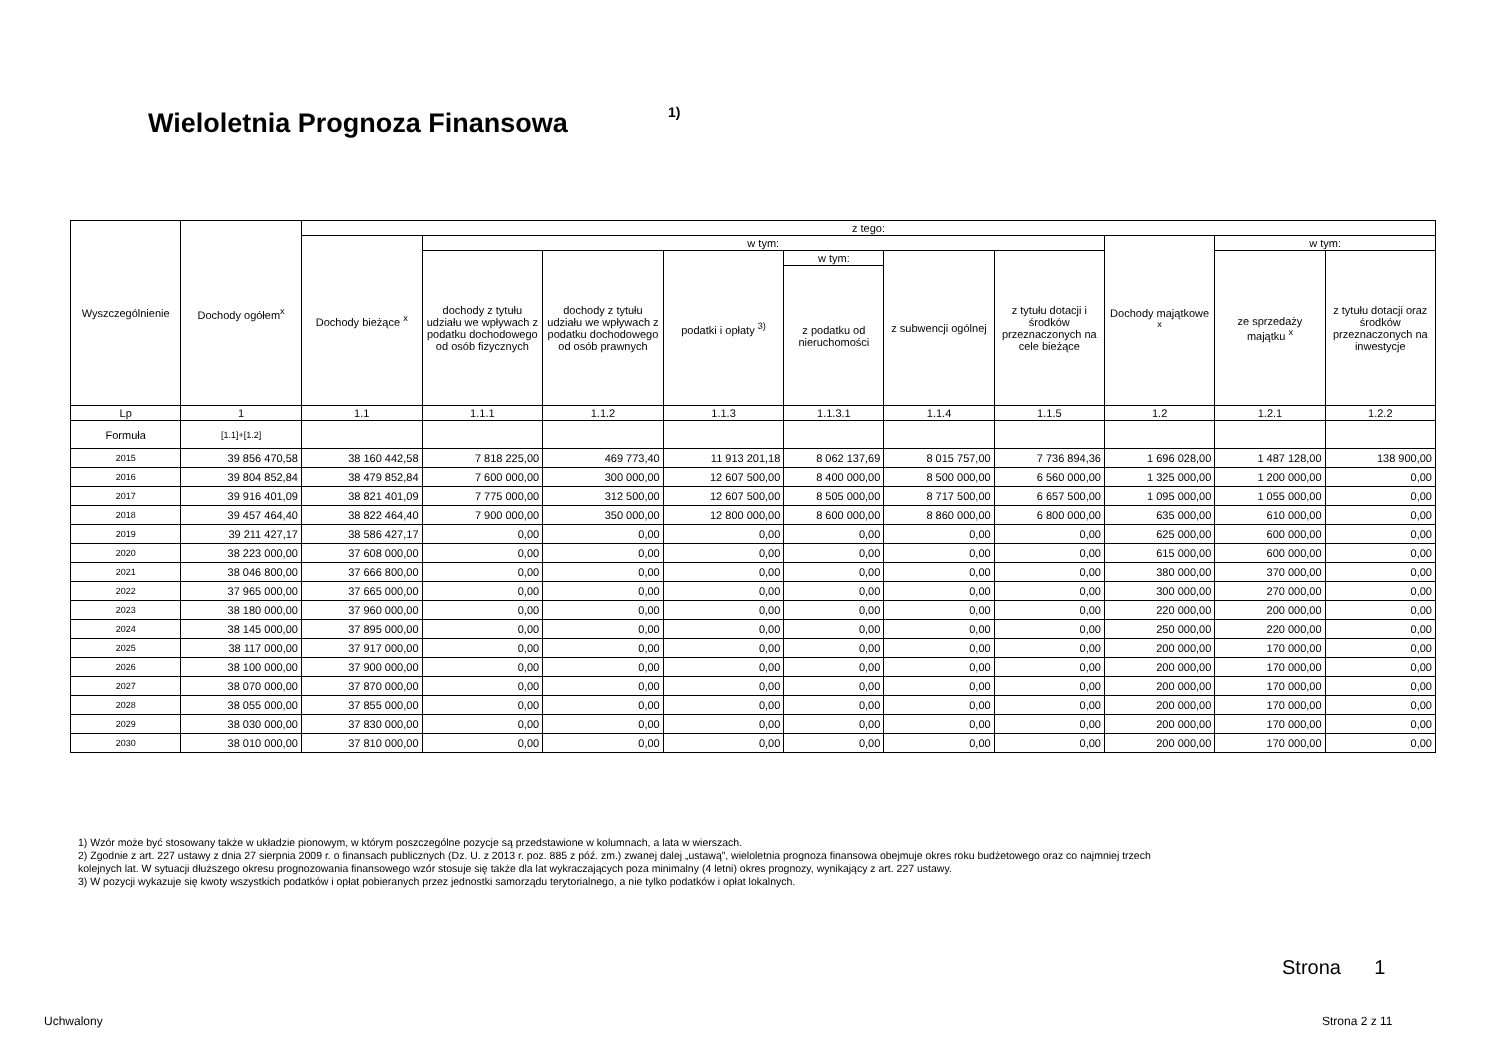Wieloletnia Prognoza Finansowa 1)
| Wyszczególnienie | Dochody ogółem<sup>x</sup> | z tego: | | | | | | | | | |
| --- | --- | --- | --- | --- | --- | --- | --- | --- | --- | --- | --- |
| | | Dochody bieżące <sup>x</sup> | w tym: | | | | | | Dochody majątkowe <sup>x</sup> | w tym: | |
| | | | dochody z tytułu udziału we wpływach z podatku dochodowego od osób fizycznych | dochody z tytułu udziału we wpływach z podatku dochodowego od osób prawnych | podatki i opłaty <sup>3)</sup> | w tym: | z subwencji ogólnej | z tytułu dotacji i środków przeznaczonych na cele bieżące | | ze sprzedaży majątku <sup>x</sup> | z tytułu dotacji oraz środków przeznaczonych na inwestycje |
| | | | | | | z podatku od nieruchomości | | | | | |
| Lp | 1 | 1.1 | 1.1.1 | 1.1.2 | 1.1.3 | 1.1.3.1 | 1.1.4 | 1.1.5 | 1.2 | 1.2.1 | 1.2.2 |
| Formuła | [1.1]+[1.2] | | | | | | | | | | |
| 2015 | 39 856 470,58 | 38 160 442,58 | 7 818 225,00 | 469 773,40 | 11 913 201,18 | 8 062 137,69 | 8 015 757,00 | 7 736 894,36 | 1 696 028,00 | 1 487 128,00 | 138 900,00 |
| 2016 | 39 804 852,84 | 38 479 852,84 | 7 600 000,00 | 300 000,00 | 12 607 500,00 | 8 400 000,00 | 8 500 000,00 | 6 560 000,00 | 1 325 000,00 | 1 200 000,00 | 0,00 |
| 2017 | 39 916 401,09 | 38 821 401,09 | 7 775 000,00 | 312 500,00 | 12 607 500,00 | 8 505 000,00 | 8 717 500,00 | 6 657 500,00 | 1 095 000,00 | 1 055 000,00 | 0,00 |
| 2018 | 39 457 464,40 | 38 822 464,40 | 7 900 000,00 | 350 000,00 | 12 800 000,00 | 8 600 000,00 | 8 860 000,00 | 6 800 000,00 | 635 000,00 | 610 000,00 | 0,00 |
| 2019 | 39 211 427,17 | 38 586 427,17 | 0,00 | 0,00 | 0,00 | 0,00 | 0,00 | 0,00 | 625 000,00 | 600 000,00 | 0,00 |
| 2020 | 38 223 000,00 | 37 608 000,00 | 0,00 | 0,00 | 0,00 | 0,00 | 0,00 | 0,00 | 615 000,00 | 600 000,00 | 0,00 |
| 2021 | 38 046 800,00 | 37 666 800,00 | 0,00 | 0,00 | 0,00 | 0,00 | 0,00 | 0,00 | 380 000,00 | 370 000,00 | 0,00 |
| 2022 | 37 965 000,00 | 37 665 000,00 | 0,00 | 0,00 | 0,00 | 0,00 | 0,00 | 0,00 | 300 000,00 | 270 000,00 | 0,00 |
| 2023 | 38 180 000,00 | 37 960 000,00 | 0,00 | 0,00 | 0,00 | 0,00 | 0,00 | 0,00 | 220 000,00 | 200 000,00 | 0,00 |
| 2024 | 38 145 000,00 | 37 895 000,00 | 0,00 | 0,00 | 0,00 | 0,00 | 0,00 | 0,00 | 250 000,00 | 220 000,00 | 0,00 |
| 2025 | 38 117 000,00 | 37 917 000,00 | 0,00 | 0,00 | 0,00 | 0,00 | 0,00 | 0,00 | 200 000,00 | 170 000,00 | 0,00 |
| 2026 | 38 100 000,00 | 37 900 000,00 | 0,00 | 0,00 | 0,00 | 0,00 | 0,00 | 0,00 | 200 000,00 | 170 000,00 | 0,00 |
| 2027 | 38 070 000,00 | 37 870 000,00 | 0,00 | 0,00 | 0,00 | 0,00 | 0,00 | 0,00 | 200 000,00 | 170 000,00 | 0,00 |
| 2028 | 38 055 000,00 | 37 855 000,00 | 0,00 | 0,00 | 0,00 | 0,00 | 0,00 | 0,00 | 200 000,00 | 170 000,00 | 0,00 |
| 2029 | 38 030 000,00 | 37 830 000,00 | 0,00 | 0,00 | 0,00 | 0,00 | 0,00 | 0,00 | 200 000,00 | 170 000,00 | 0,00 |
| 2030 | 38 010 000,00 | 37 810 000,00 | 0,00 | 0,00 | 0,00 | 0,00 | 0,00 | 0,00 | 200 000,00 | 170 000,00 | 0,00 |
1) Wzór może być stosowany także w układzie pionowym, w którym poszczególne pozycje są przedstawione w kolumnach, a lata w wierszach.
2) Zgodnie z art. 227 ustawy z dnia 27 sierpnia 2009 r. o finansach publicznych (Dz. U. z 2013 r. poz. 885 z póź. zm.) zwanej dalej „ustawą”, wieloletnia prognoza finansowa obejmuje okres roku budżetowego oraz co najmniej trzech
kolejnych lat. W sytuacji dłuższego okresu prognozowania finansowego wzór stosuje się także dla lat wykraczających poza minimalny (4 letni) okres prognozy, wynikający z art. 227 ustawy.
3) W pozycji wykazuje się kwoty wszystkich podatków i opłat pobieranych przez jednostki samorządu terytorialnego, a nie tylko podatków i opłat lokalnych.
Strona 1
Uchwalony Strona 2 z 11